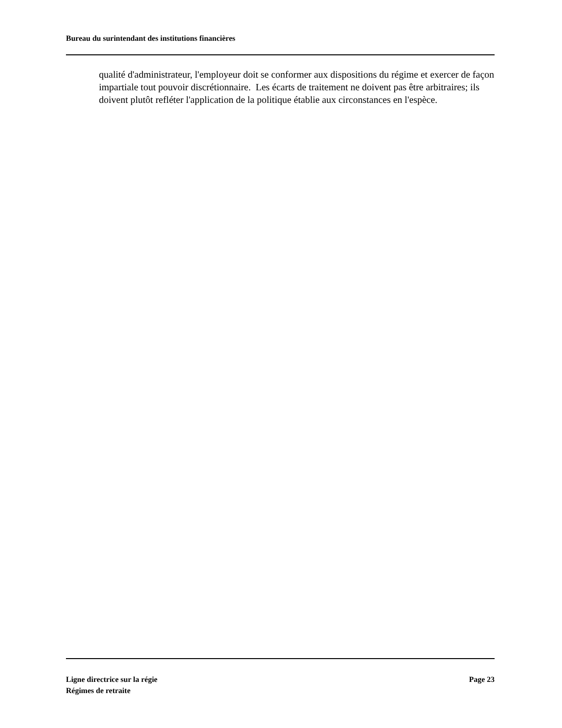Bureau du surintendant des institutions financières
qualité d'administrateur, l'employeur doit se conformer aux dispositions du régime et exercer de façon impartiale tout pouvoir discrétionnaire. Les écarts de traitement ne doivent pas être arbitraires; ils doivent plutôt refléter l'application de la politique établie aux circonstances en l'espèce.
Ligne directrice sur la régie
Régimes de retraite
Page 23